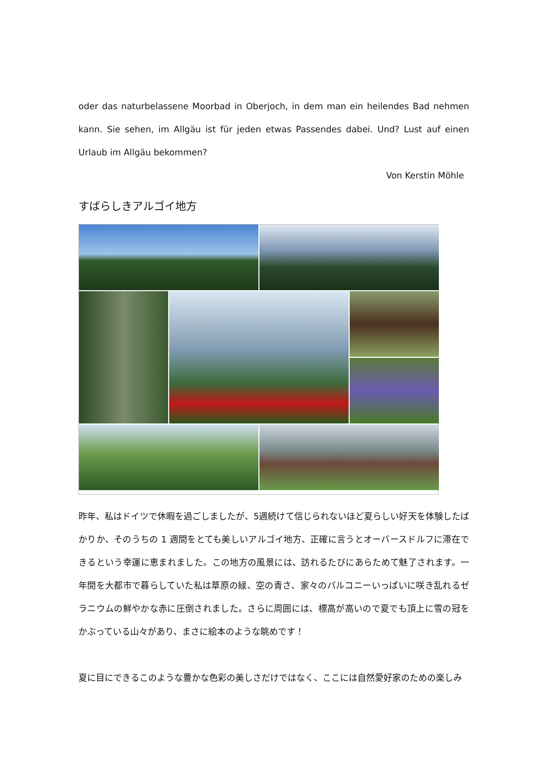oder das naturbelassene Moorbad in Oberjoch, in dem man ein heilendes Bad nehmen kann. Sie sehen, im Allgäu ist für jeden etwas Passendes dabei. Und? Lust auf einen Urlaub im Allgäu bekommen?
Von Kerstin Möhle
すばらしきアルゴイ地方
昨年、私はドイツで休暇を過ごしましたが、5週続けて信じられないほど夏らしい好天を体験したばかりか、そのうちの 1 週間をとても美しいアルゴイ地方、正確に言うとオーバースドルフに滞在できるという幸運に恵まれました。この地方の風景には、訪れるたびにあらためて魅了されます。一年間を大都市で暮らしていた私は草原の緑、空の青さ、家々のバルコニーいっぱいに咲き乱れるゼラニウムの鮮やかな赤に圧倒されました。さらに周囲には、標高が高いので夏でも頂上に雪の冠をかぶっている山々があり、まさに絵本のような眺めです！
夏に目にできるこのような豊かな色彩の美しさだけではなく、ここには自然愛好家のための楽しみ